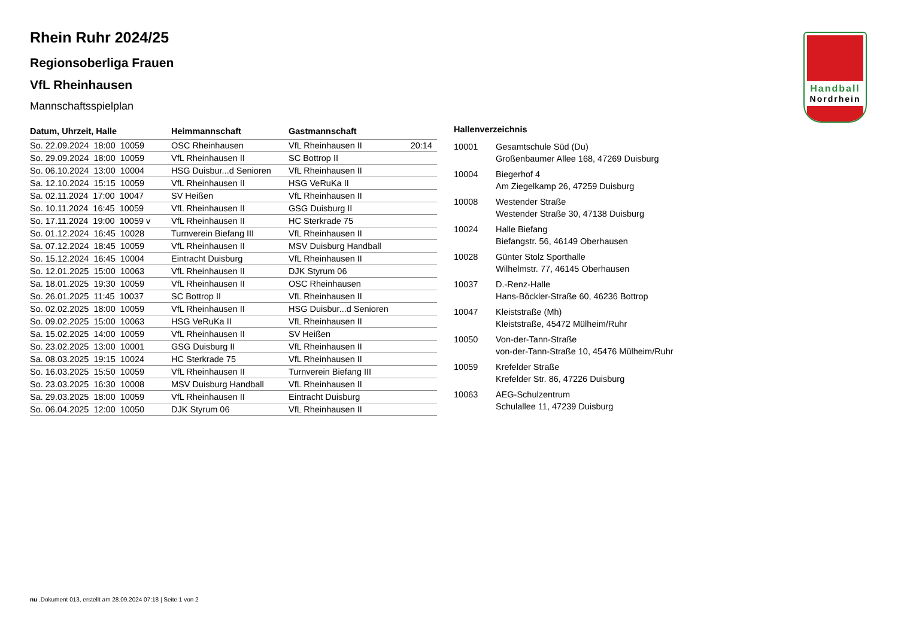Handball
Nordrhein
Rhein Ruhr 2024/25
Regionsoberliga Frauen
VfL Rheinhausen
Mannschaftsspielplan
| Datum, Uhrzeit, Halle | Heimmannschaft | Gastmannschaft | |
| --- | --- | --- | --- |
| So. 22.09.2024 18:00 10059 | OSC Rheinhausen | VfL Rheinhausen II | 20:14 |
| So. 29.09.2024 18:00 10059 | VfL Rheinhausen II | SC Bottrop II | |
| So. 06.10.2024 13:00 10004 | HSG Duisbur...d Senioren | VfL Rheinhausen II | |
| Sa. 12.10.2024 15:15 10059 | VfL Rheinhausen II | HSG VeRuKa II | |
| Sa. 02.11.2024 17:00 10047 | SV Heißen | VfL Rheinhausen II | |
| So. 10.11.2024 16:45 10059 | VfL Rheinhausen II | GSG Duisburg II | |
| So. 17.11.2024 19:00 10059 v | VfL Rheinhausen II | HC Sterkrade 75 | |
| So. 01.12.2024 16:45 10028 | Turnverein Biefang III | VfL Rheinhausen II | |
| Sa. 07.12.2024 18:45 10059 | VfL Rheinhausen II | MSV Duisburg Handball | |
| So. 15.12.2024 16:45 10004 | Eintracht Duisburg | VfL Rheinhausen II | |
| So. 12.01.2025 15:00 10063 | VfL Rheinhausen II | DJK Styrum 06 | |
| Sa. 18.01.2025 19:30 10059 | VfL Rheinhausen II | OSC Rheinhausen | |
| So. 26.01.2025 11:45 10037 | SC Bottrop II | VfL Rheinhausen II | |
| So. 02.02.2025 18:00 10059 | VfL Rheinhausen II | HSG Duisbur...d Senioren | |
| So. 09.02.2025 15:00 10063 | HSG VeRuKa II | VfL Rheinhausen II | |
| Sa. 15.02.2025 14:00 10059 | VfL Rheinhausen II | SV Heißen | |
| So. 23.02.2025 13:00 10001 | GSG Duisburg II | VfL Rheinhausen II | |
| Sa. 08.03.2025 19:15 10024 | HC Sterkrade 75 | VfL Rheinhausen II | |
| So. 16.03.2025 15:50 10059 | VfL Rheinhausen II | Turnverein Biefang III | |
| So. 23.03.2025 16:30 10008 | MSV Duisburg Handball | VfL Rheinhausen II | |
| Sa. 29.03.2025 18:00 10059 | VfL Rheinhausen II | Eintracht Duisburg | |
| So. 06.04.2025 12:00 10050 | DJK Styrum 06 | VfL Rheinhausen II | |
Hallenverzeichnis
| 10001 | Gesamtschule Süd (Du) Großenbaumer Allee 168, 47269 Duisburg |
| 10004 | Biegerhof 4 Am Ziegelkamp 26, 47259 Duisburg |
| 10008 | Westender Straße Westender Straße 30, 47138 Duisburg |
| 10024 | Halle Biefang Biefangstr. 56, 46149 Oberhausen |
| 10028 | Günter Stolz Sporthalle Wilhelmstr. 77, 46145 Oberhausen |
| 10037 | D.-Renz-Halle Hans-Böckler-Straße 60, 46236 Bottrop |
| 10047 | Kleiststraße (Mh) Kleiststraße, 45472 Mülheim/Ruhr |
| 10050 | Von-der-Tann-Straße von-der-Tann-Straße 10, 45476 Mülheim/Ruhr |
| 10059 | Krefelder Straße Krefelder Str. 86, 47226 Duisburg |
| 10063 | AEG-Schulzentrum Schulallee 11, 47239 Duisburg |
nu .Dokument 013, erstellt am 28.09.2024 07:18 | Seite 1 von 2